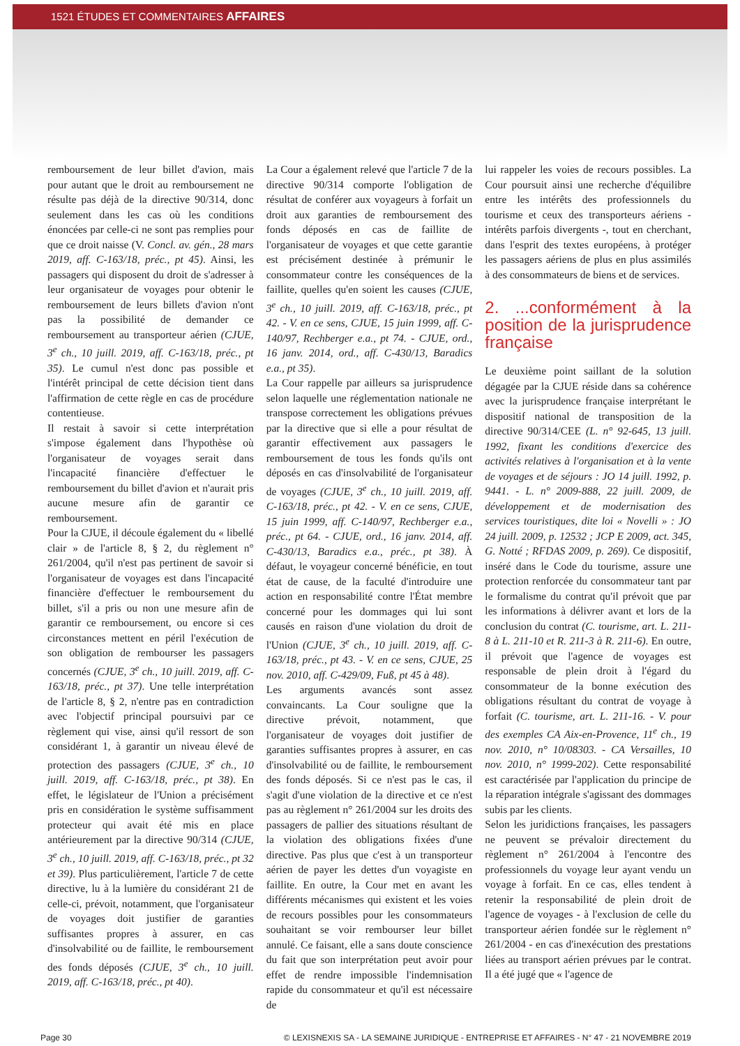1521 ÉTUDES ET COMMENTAIRES AFFAIRES
remboursement de leur billet d'avion, mais pour autant que le droit au remboursement ne résulte pas déjà de la directive 90/314, donc seulement dans les cas où les conditions énoncées par celle-ci ne sont pas remplies pour que ce droit naisse (V. Concl. av. gén., 28 mars 2019, aff. C-163/18, préc., pt 45). Ainsi, les passagers qui disposent du droit de s'adresser à leur organisateur de voyages pour obtenir le remboursement de leurs billets d'avion n'ont pas la possibilité de demander ce remboursement au transporteur aérien (CJUE, 3<sup>e</sup> ch., 10 juill. 2019, aff. C-163/18, préc., pt 35). Le cumul n'est donc pas possible et l'intérêt principal de cette décision tient dans l'affirmation de cette règle en cas de procédure contentieuse.
Il restait à savoir si cette interprétation s'impose également dans l'hypothèse où l'organisateur de voyages serait dans l'incapacité financière d'effectuer le remboursement du billet d'avion et n'aurait pris aucune mesure afin de garantir ce remboursement.
Pour la CJUE, il découle également du « libellé clair » de l'article 8, § 2, du règlement n° 261/2004, qu'il n'est pas pertinent de savoir si l'organisateur de voyages est dans l'incapacité financière d'effectuer le remboursement du billet, s'il a pris ou non une mesure afin de garantir ce remboursement, ou encore si ces circonstances mettent en péril l'exécution de son obligation de rembourser les passagers concernés (CJUE, 3<sup>e</sup> ch., 10 juill. 2019, aff. C-163/18, préc., pt 37). Une telle interprétation de l'article 8, § 2, n'entre pas en contradiction avec l'objectif principal poursuivi par ce règlement qui vise, ainsi qu'il ressort de son considérant 1, à garantir un niveau élevé de protection des passagers (CJUE, 3<sup>e</sup> ch., 10 juill. 2019, aff. C-163/18, préc., pt 38). En effet, le législateur de l'Union a précisément pris en considération le système suffisamment protecteur qui avait été mis en place antérieurement par la directive 90/314 (CJUE, 3<sup>e</sup> ch., 10 juill. 2019, aff. C-163/18, préc., pt 32 et 39). Plus particulièrement, l'article 7 de cette directive, lu à la lumière du considérant 21 de celle-ci, prévoit, notamment, que l'organisateur de voyages doit justifier de garanties suffisantes propres à assurer, en cas d'insolvabilité ou de faillite, le remboursement des fonds déposés (CJUE, 3<sup>e</sup> ch., 10 juill. 2019, aff. C-163/18, préc., pt 40).
La Cour a également relevé que l'article 7 de la directive 90/314 comporte l'obligation de résultat de conférer aux voyageurs à forfait un droit aux garanties de remboursement des fonds déposés en cas de faillite de l'organisateur de voyages et que cette garantie est précisément destinée à prémunir le consommateur contre les conséquences de la faillite, quelles qu'en soient les causes (CJUE, 3<sup>e</sup> ch., 10 juill. 2019, aff. C-163/18, préc., pt 42. - V. en ce sens, CJUE, 15 juin 1999, aff. C-140/97, Rechberger e.a., pt 74. - CJUE, ord., 16 janv. 2014, ord., aff. C-430/13, Baradics e.a., pt 35).
La Cour rappelle par ailleurs sa jurisprudence selon laquelle une réglementation nationale ne transpose correctement les obligations prévues par la directive que si elle a pour résultat de garantir effectivement aux passagers le remboursement de tous les fonds qu'ils ont déposés en cas d'insolvabilité de l'organisateur de voyages (CJUE, 3<sup>e</sup> ch., 10 juill. 2019, aff. C-163/18, préc., pt 42. - V. en ce sens, CJUE, 15 juin 1999, aff. C-140/97, Rechberger e.a., préc., pt 64. - CJUE, ord., 16 janv. 2014, aff. C-430/13, Baradics e.a., préc., pt 38). À défaut, le voyageur concerné bénéficie, en tout état de cause, de la faculté d'introduire une action en responsabilité contre l'État membre concerné pour les dommages qui lui sont causés en raison d'une violation du droit de l'Union (CJUE, 3<sup>e</sup> ch., 10 juill. 2019, aff. C-163/18, préc., pt 43. - V. en ce sens, CJUE, 25 nov. 2010, aff. C-429/09, Fuß, pt 45 à 48).
Les arguments avancés sont assez convaincants. La Cour souligne que la directive prévoit, notamment, que l'organisateur de voyages doit justifier de garanties suffisantes propres à assurer, en cas d'insolvabilité ou de faillite, le remboursement des fonds déposés. Si ce n'est pas le cas, il s'agit d'une violation de la directive et ce n'est pas au règlement n° 261/2004 sur les droits des passagers de pallier des situations résultant de la violation des obligations fixées d'une directive. Pas plus que c'est à un transporteur aérien de payer les dettes d'un voyagiste en faillite. En outre, la Cour met en avant les différents mécanismes qui existent et les voies de recours possibles pour les consommateurs souhaitant se voir rembourser leur billet annulé. Ce faisant, elle a sans doute conscience du fait que son interprétation peut avoir pour effet de rendre impossible l'indemnisation rapide du consommateur et qu'il est nécessaire de
lui rappeler les voies de recours possibles. La Cour poursuit ainsi une recherche d'équilibre entre les intérêts des professionnels du tourisme et ceux des transporteurs aériens - intérêts parfois divergents -, tout en cherchant, dans l'esprit des textes européens, à protéger les passagers aériens de plus en plus assimilés à des consommateurs de biens et de services.
2. ...conformément à la position de la jurisprudence française
Le deuxième point saillant de la solution dégagée par la CJUE réside dans sa cohérence avec la jurisprudence française interprétant le dispositif national de transposition de la directive 90/314/CEE (L. n° 92-645, 13 juill. 1992, fixant les conditions d'exercice des activités relatives à l'organisation et à la vente de voyages et de séjours : JO 14 juill. 1992, p. 9441. - L. n° 2009-888, 22 juill. 2009, de développement et de modernisation des services touristiques, dite loi « Novelli » : JO 24 juill. 2009, p. 12532 ; JCP E 2009, act. 345, G. Notté ; RFDAS 2009, p. 269). Ce dispositif, inséré dans le Code du tourisme, assure une protection renforcée du consommateur tant par le formalisme du contrat qu'il prévoit que par les informations à délivrer avant et lors de la conclusion du contrat (C. tourisme, art. L. 211-8 à L. 211-10 et R. 211-3 à R. 211-6). En outre, il prévoit que l'agence de voyages est responsable de plein droit à l'égard du consommateur de la bonne exécution des obligations résultant du contrat de voyage à forfait (C. tourisme, art. L. 211-16. - V. pour des exemples CA Aix-en-Provence, 11<sup>e</sup> ch., 19 nov. 2010, n° 10/08303. - CA Versailles, 10 nov. 2010, n° 1999-202). Cette responsabilité est caractérisée par l'application du principe de la réparation intégrale s'agissant des dommages subis par les clients.
Selon les juridictions françaises, les passagers ne peuvent se prévaloir directement du règlement n° 261/2004 à l'encontre des professionnels du voyage leur ayant vendu un voyage à forfait. En ce cas, elles tendent à retenir la responsabilité de plein droit de l'agence de voyages - à l'exclusion de celle du transporteur aérien fondée sur le règlement n° 261/2004 - en cas d'inexécution des prestations liées au transport aérien prévues par le contrat. Il a été jugé que « l'agence de
Page 30 © LEXISNEXIS SA - LA SEMAINE JURIDIQUE - ENTREPRISE ET AFFAIRES - N° 47 - 21 NOVEMBRE 2019